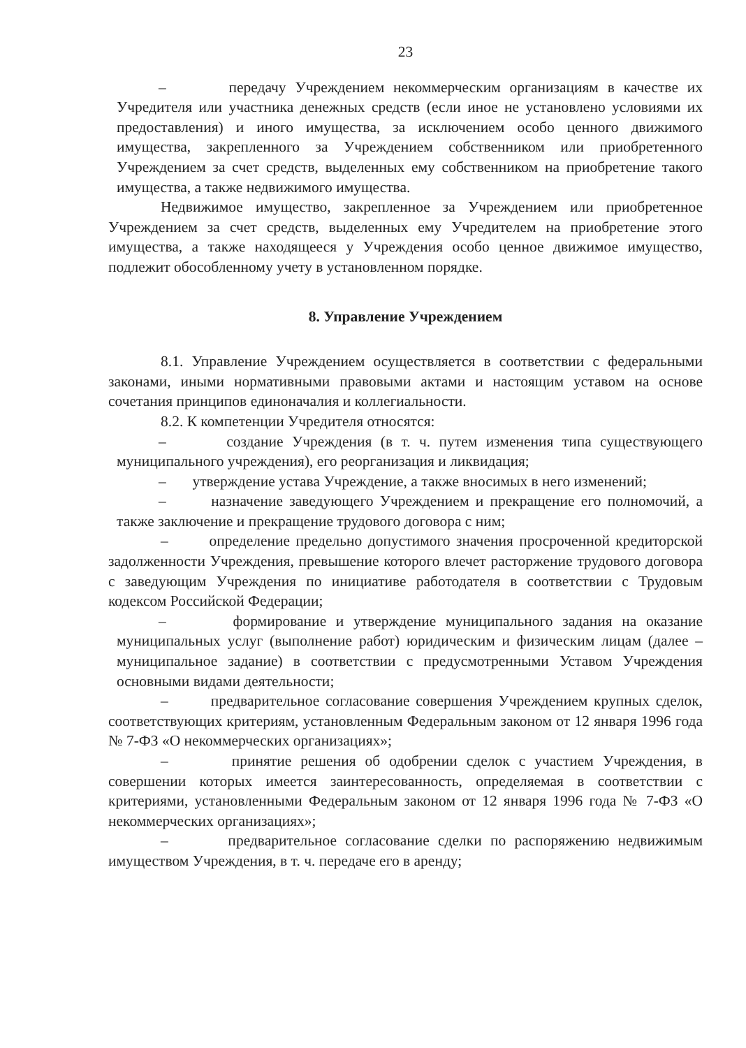23
– передачу Учреждением некоммерческим организациям в качестве их Учредителя или участника денежных средств (если иное не установлено условиями их предоставления) и иного имущества, за исключением особо ценного движимого имущества, закрепленного за Учреждением собственником или приобретенного Учреждением за счет средств, выделенных ему собственником на приобретение такого имущества, а также недвижимого имущества.
Недвижимое имущество, закрепленное за Учреждением или приобретенное Учреждением за счет средств, выделенных ему Учредителем на приобретение этого имущества, а также находящееся у Учреждения особо ценное движимое имущество, подлежит обособленному учету в установленном порядке.
8. Управление Учреждением
8.1. Управление Учреждением осуществляется в соответствии с федеральными законами, иными нормативными правовыми актами и настоящим уставом на основе сочетания принципов единоначалия и коллегиальности.
8.2. К компетенции Учредителя относятся:
– создание Учреждения (в т. ч. путем изменения типа существующего муниципального учреждения), его реорганизация и ликвидация;
– утверждение устава Учреждение, а также вносимых в него изменений;
– назначение заведующего Учреждением и прекращение его полномочий, а также заключение и прекращение трудового договора с ним;
– определение предельно допустимого значения просроченной кредиторской задолженности Учреждения, превышение которого влечет расторжение трудового договора с заведующим Учреждения по инициативе работодателя в соответствии с Трудовым кодексом Российской Федерации;
– формирование и утверждение муниципального задания на оказание муниципальных услуг (выполнение работ) юридическим и физическим лицам (далее – муниципальное задание) в соответствии с предусмотренными Уставом Учреждения основными видами деятельности;
– предварительное согласование совершения Учреждением крупных сделок, соответствующих критериям, установленным Федеральным законом от 12 января 1996 года № 7-ФЗ «О некоммерческих организациях»;
– принятие решения об одобрении сделок с участием Учреждения, в совершении которых имеется заинтересованность, определяемая в соответствии с критериями, установленными Федеральным законом от 12 января 1996 года № 7-ФЗ «О некоммерческих организациях»;
– предварительное согласование сделки по распоряжению недвижимым имуществом Учреждения, в т. ч. передаче его в аренду;